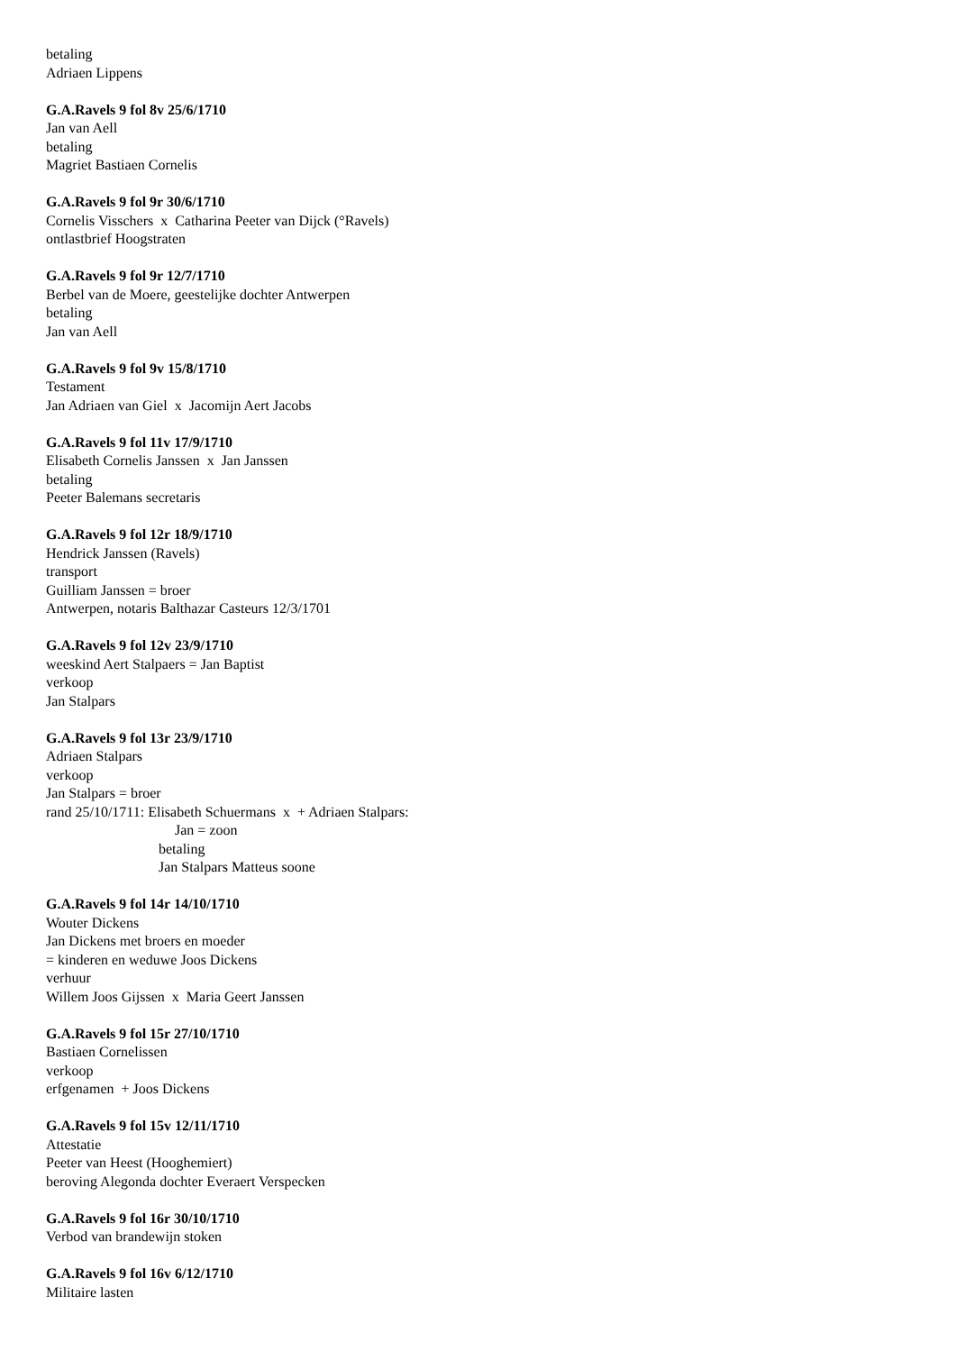betaling
Adriaen Lippens
G.A.Ravels 9 fol 8v 25/6/1710
Jan van Aell
betaling
Magriet Bastiaen Cornelis
G.A.Ravels 9 fol 9r 30/6/1710
Cornelis Visschers x Catharina Peeter van Dijck (°Ravels)
ontlastbrief Hoogstraten
G.A.Ravels 9 fol 9r 12/7/1710
Berbel van de Moere, geestelijke dochter Antwerpen
betaling
Jan van Aell
G.A.Ravels 9 fol 9v 15/8/1710
Testament
Jan Adriaen van Giel x Jacomijn Aert Jacobs
G.A.Ravels 9 fol 11v 17/9/1710
Elisabeth Cornelis Janssen x Jan Janssen
betaling
Peeter Balemans secretaris
G.A.Ravels 9 fol 12r 18/9/1710
Hendrick Janssen (Ravels)
transport
Guilliam Janssen = broer
Antwerpen, notaris Balthazar Casteurs 12/3/1701
G.A.Ravels 9 fol 12v 23/9/1710
weeskind Aert Stalpaers = Jan Baptist
verkoop
Jan Stalpars
G.A.Ravels 9 fol 13r 23/9/1710
Adriaen Stalpars
verkoop
Jan Stalpars = broer
rand 25/10/1711: Elisabeth Schuermans x + Adriaen Stalpars:
Jan = zoon
betaling
Jan Stalpars Matteus soone
G.A.Ravels 9 fol 14r 14/10/1710
Wouter Dickens
Jan Dickens met broers en moeder
= kinderen en weduwe Joos Dickens
verhuur
Willem Joos Gijssen x Maria Geert Janssen
G.A.Ravels 9 fol 15r 27/10/1710
Bastiaen Cornelissen
verkoop
erfgenamen + Joos Dickens
G.A.Ravels 9 fol 15v 12/11/1710
Attestatie
Peeter van Heest (Hooghemiert)
beroving Alegonda dochter Everaert Verspecken
G.A.Ravels 9 fol 16r 30/10/1710
Verbod van brandewijn stoken
G.A.Ravels 9 fol 16v 6/12/1710
Militaire lasten